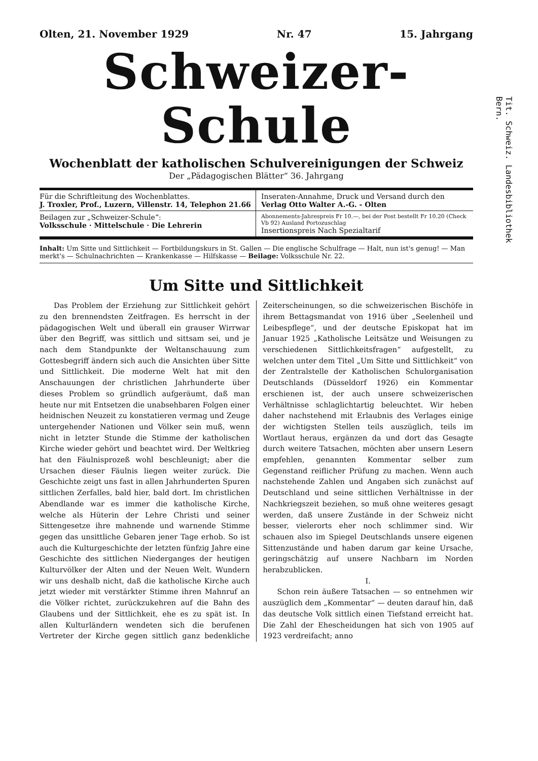Olten, 21. November 1929 Nr. 47 15. Jahrgang
Schweizer-Schule
Wochenblatt der katholischen Schulvereinigungen der Schweiz
Der „Pädagogischen Blätter“ 36. Jahrgang
Für die Schriftleitung des Wochenblattes.
J. Troxler, Prof., Luzern, Villenstr. 14, Telephon 21.66
Inseraten-Annahme, Druck und Versand durch den
Verlag Otto Walter A.-G. - Olten
Beilagen zur „Schweizer-Schule“:
Volksschule · Mittelschule · Die Lehrerin
Abonnements-Jahrespreis Fr 10.—, bei der Post bestellt Fr 10.20 (Check Vb 92) Ausland Portozuschlag
Insertionspreis Nach Spezialtarif
Inhalt: Um Sitte und Sittlichkeit — Fortbildungskurs in St. Gallen — Die englische Schulfrage — Halt, nun ist's genug! — Man merkt's — Schulnachrichten — Krankenkasse — Hilfskasse — Beilage: Volksschule Nr. 22.
Um Sitte und Sittlichkeit
Das Problem der Erziehung zur Sittlichkeit gehört zu den brennendsten Zeitfragen. Es herrscht in der pädagogischen Welt und überall ein grauser Wirrwar über den Begriff, was sittlich und sittsam sei, und je nach dem Standpunkte der Weltanschauung zum Gottesbegriff ändern sich auch die Ansichten über Sitte und Sittlichkeit. Die moderne Welt hat mit den Anschauungen der christlichen Jahrhunderte über dieses Problem so gründlich aufgeräumt, daß man heute nur mit Entsetzen die unabsehbaren Folgen einer heidnischen Neuzeit zu konstatieren vermag und Zeuge untergehender Nationen und Völker sein muß, wenn nicht in letzter Stunde die Stimme der katholischen Kirche wieder gehört und beachtet wird. Der Weltkrieg hat den Fäulnisprozeß wohl beschleunigt; aber die Ursachen dieser Fäulnis liegen weiter zurück. Die Geschichte zeigt uns fast in allen Jahrhunderten Spuren sittlichen Zerfalles, bald hier, bald dort. Im christlichen Abendlande war es immer die katholische Kirche, welche als Hüterin der Lehre Christi und seiner Sittengesetze ihre mahnende und warnende Stimme gegen das unsittliche Gebaren jener Tage erhob. So ist auch die Kulturgeschichte der letzten fünfzig Jahre eine Geschichte des sittlichen Niederganges der heutigen Kulturvölker der Alten und der Neuen Welt. Wundern wir uns deshalb nicht, daß die katholische Kirche auch jetzt wieder mit verstärkter Stimme ihren Mahnruf an die Völker richtet, zurückzukehren auf die Bahn des Glaubens und der Sittlichkeit, ehe es zu spät ist. In allen Kulturländern wendeten sich die berufenen Vertreter der Kirche gegen sittlich ganz bedenkliche Zeiterscheinungen, so die schweizerischen Bischöfe in ihrem Bettagsmandat von 1916 über „Seelenheil und Leibespflege“, und der deutsche Episkopat hat im Januar 1925 „Katholische Leitsätze und Weisungen zu verschiedenen Sittlichkeitsfragen“ aufgestellt, zu welchen unter dem Titel „Um Sitte und Sittlichkeit“ von der Zentralstelle der Katholischen Schulorganisation Deutschlands (Düsseldorf 1926) ein Kommentar erschienen ist, der auch unsere schweizerischen Verhältnisse schlaglichtartig beleuchtet. Wir heben daher nachstehend mit Erlaubnis des Verlages einige der wichtigsten Stellen teils auszüglich, teils im Wortlaut heraus, ergänzen da und dort das Gesagte durch weitere Tatsachen, möchten aber unsern Lesern empfehlen, genannten Kommentar selber zum Gegenstand reiflicher Prüfung zu machen. Wenn auch nachstehende Zahlen und Angaben sich zunächst auf Deutschland und seine sittlichen Verhältnisse in der Nachkriegszeit beziehen, so muß ohne weiteres gesagt werden, daß unsere Zustände in der Schweiz nicht besser, vielerorts eher noch schlimmer sind. Wir schauen also im Spiegel Deutschlands unsere eigenen Sittenzustände und haben darum gar keine Ursache, geringschätzig auf unsere Nachbarn im Norden herabzublicken.
I.
Schon rein äußere Tatsachen — so entnehmen wir auszüglich dem „Kommentar“ — deuten darauf hin, daß das deutsche Volk sittlich einen Tiefstand erreicht hat. Die Zahl der Ehescheidungen hat sich von 1905 auf 1923 verdreifacht; anno
Tit. Schweiz. Landesbibliothek
Bern.